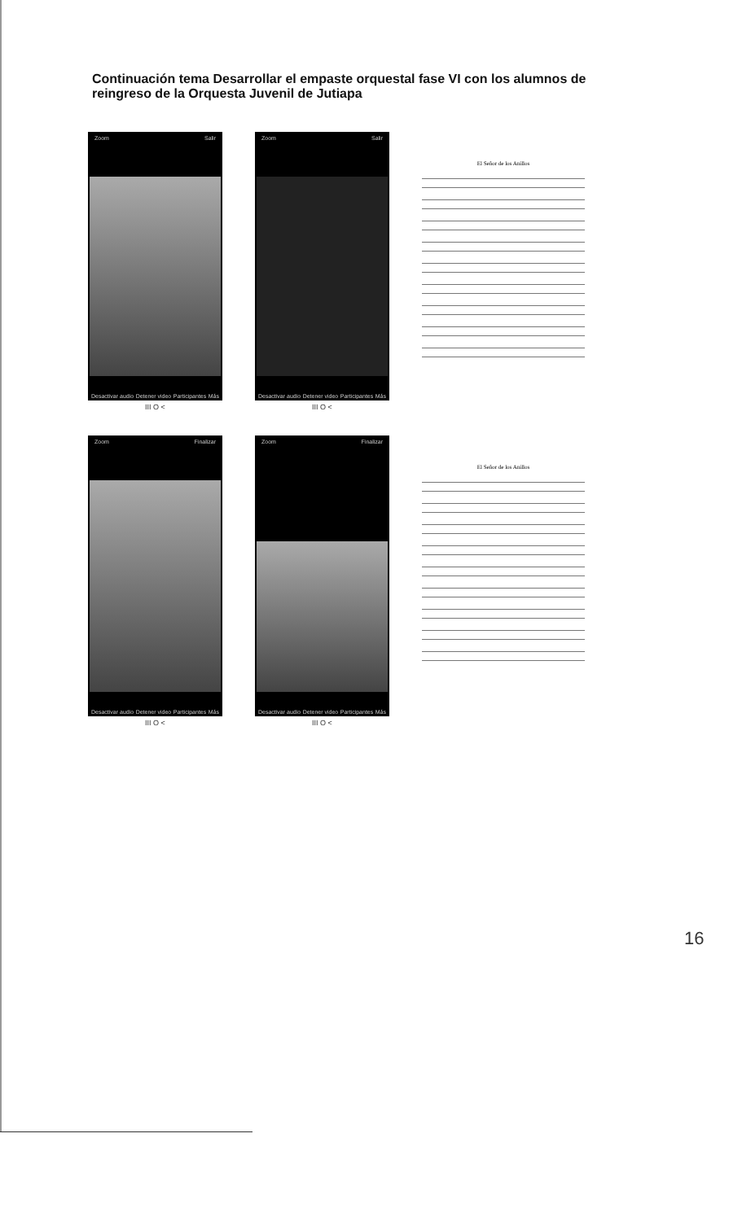Continuación tema Desarrollar el empaste orquestal fase VI con los alumnos de reingreso de la Orquesta Juvenil de Jutiapa
Zoom Salir
Desactivar audio Detener video Participantes Más
III O <
Zoom Salir
Desactivar audio Detener video Participantes Más
III O <
El Señor de los Anillos
Zoom Finalizar
Desactivar audio Detener video Participantes Más
III O <
Zoom Finalizar
Desactivar audio Detener video Participantes Más
III O <
El Señor de los Anillos
16